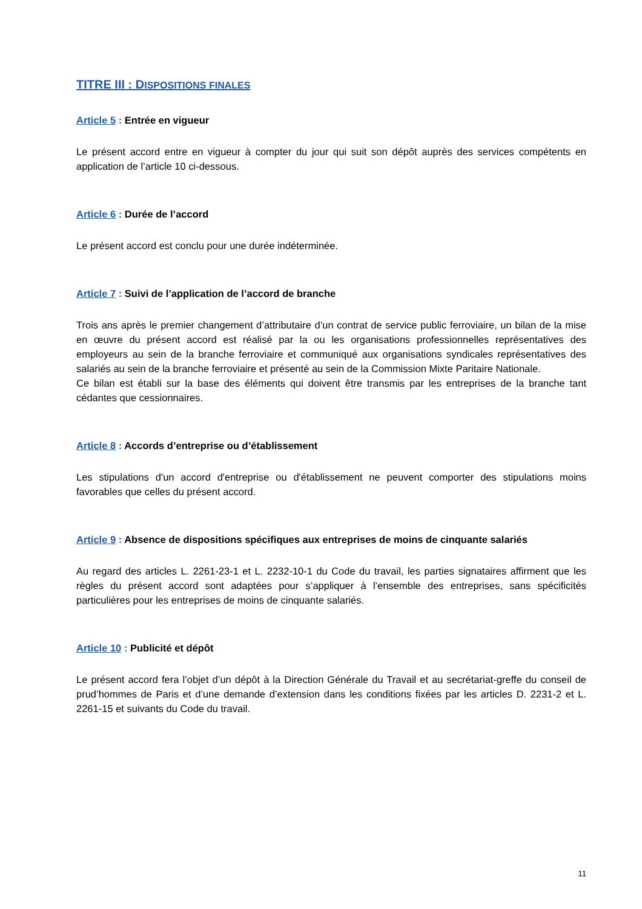TITRE III : DISPOSITIONS FINALES
Article 5 : Entrée en vigueur
Le présent accord entre en vigueur à compter du jour qui suit son dépôt auprès des services compétents en application de l’article 10 ci-dessous.
Article 6 : Durée de l’accord
Le présent accord est conclu pour une durée indéterminée.
Article 7 : Suivi de l’application de l’accord de branche
Trois ans après le premier changement d’attributaire d’un contrat de service public ferroviaire, un bilan de la mise en œuvre du présent accord est réalisé par la ou les organisations professionnelles représentatives des employeurs au sein de la branche ferroviaire et communiqué aux organisations syndicales représentatives des salariés au sein de la branche ferroviaire et présenté au sein de la Commission Mixte Paritaire Nationale.
Ce bilan est établi sur la base des éléments qui doivent être transmis par les entreprises de la branche tant cédantes que cessionnaires.
Article 8 : Accords d’entreprise ou d’établissement
Les stipulations d'un accord d'entreprise ou d'établissement ne peuvent comporter des stipulations moins favorables que celles du présent accord.
Article 9 : Absence de dispositions spécifiques aux entreprises de moins de cinquante salariés
Au regard des articles L. 2261-23-1 et L. 2232-10-1 du Code du travail, les parties signataires affirment que les règles du présent accord sont adaptées pour s’appliquer à l’ensemble des entreprises, sans spécificités particulières pour les entreprises de moins de cinquante salariés.
Article 10 : Publicité et dépôt
Le présent accord fera l’objet d’un dépôt à la Direction Générale du Travail et au secrétariat-greffe du conseil de prud’hommes de Paris et d’une demande d’extension dans les conditions fixées par les articles D. 2231-2 et L. 2261-15 et suivants du Code du travail.
11